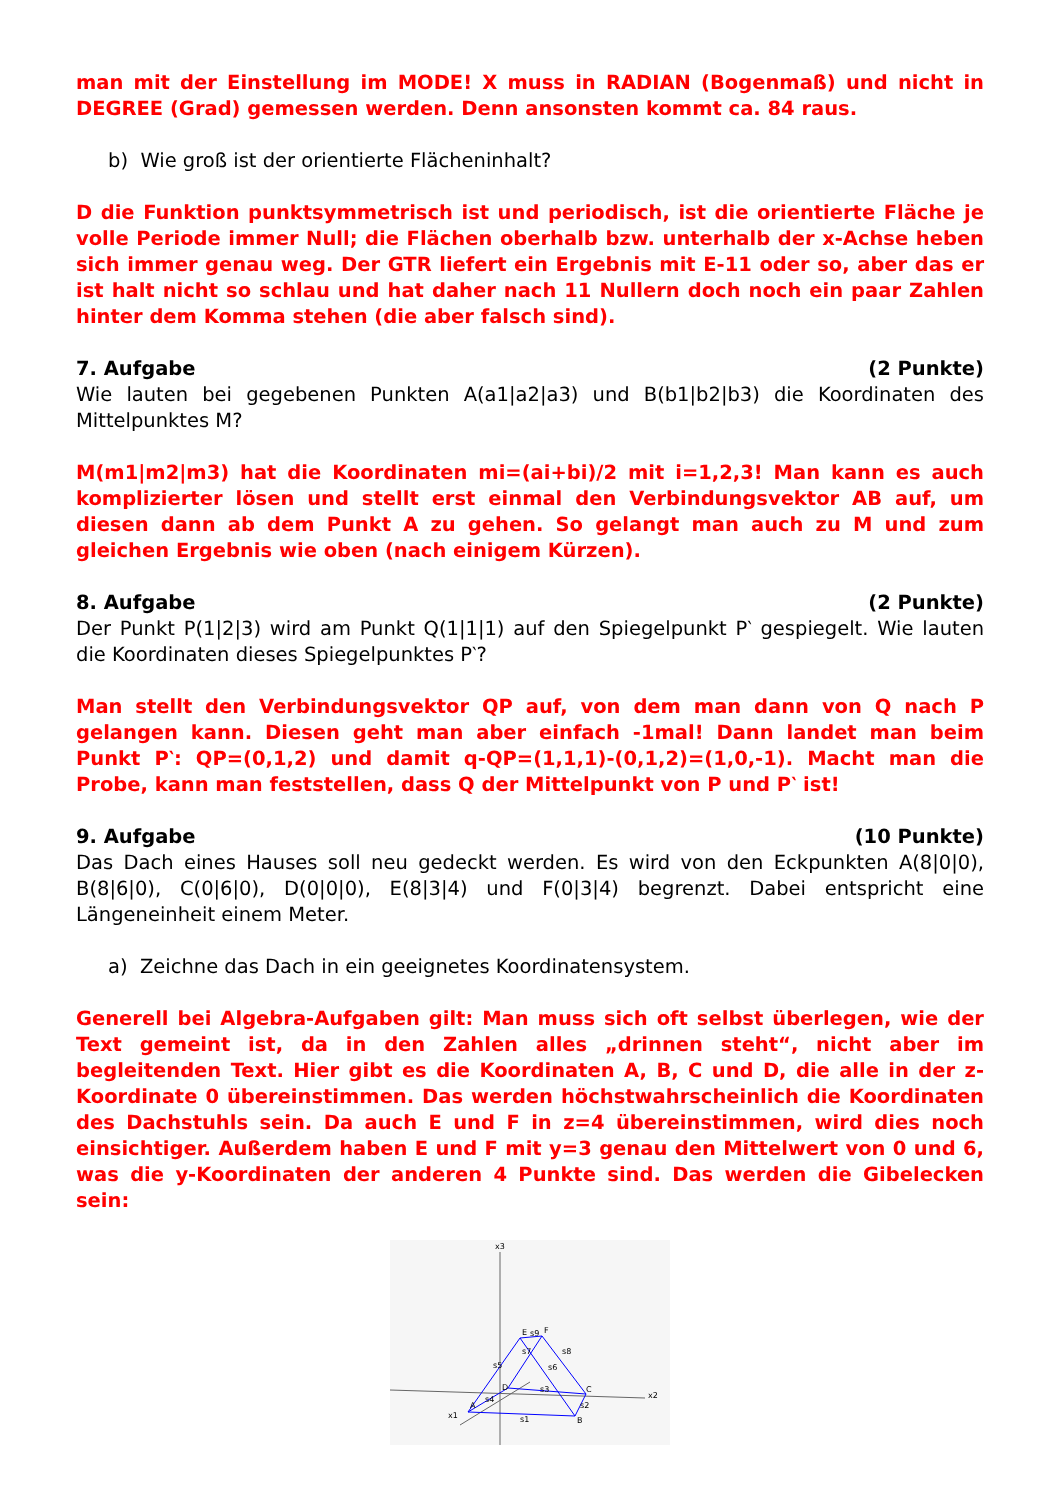man mit der Einstellung im MODE! X muss in RADIAN (Bogenmaß) und nicht in DEGREE (Grad) gemessen werden. Denn ansonsten kommt ca. 84 raus.
b) Wie groß ist der orientierte Flächeninhalt?
D die Funktion punktsymmetrisch ist und periodisch, ist die orientierte Fläche je volle Periode immer Null; die Flächen oberhalb bzw. unterhalb der x-Achse heben sich immer genau weg. Der GTR liefert ein Ergebnis mit E-11 oder so, aber das er ist halt nicht so schlau und hat daher nach 11 Nullern doch noch ein paar Zahlen hinter dem Komma stehen (die aber falsch sind).
7. Aufgabe (2 Punkte)
Wie lauten bei gegebenen Punkten A(a1|a2|a3) und B(b1|b2|b3) die Koordinaten des Mittelpunktes M?
M(m1|m2|m3) hat die Koordinaten mi=(ai+bi)/2 mit i=1,2,3! Man kann es auch komplizierter lösen und stellt erst einmal den Verbindungsvektor AB auf, um diesen dann ab dem Punkt A zu gehen. So gelangt man auch zu M und zum gleichen Ergebnis wie oben (nach einigem Kürzen).
8. Aufgabe (2 Punkte)
Der Punkt P(1|2|3) wird am Punkt Q(1|1|1) auf den Spiegelpunkt P‵ gespiegelt. Wie lauten die Koordinaten dieses Spiegelpunktes P‵?
Man stellt den Verbindungsvektor QP auf, von dem man dann von Q nach P gelangen kann. Diesen geht man aber einfach -1mal! Dann landet man beim Punkt P‵: QP=(0,1,2) und damit q-QP=(1,1,1)-(0,1,2)=(1,0,-1). Macht man die Probe, kann man feststellen, dass Q der Mittelpunkt von P und P‵ ist!
9. Aufgabe (10 Punkte)
Das Dach eines Hauses soll neu gedeckt werden. Es wird von den Eckpunkten A(8|0|0), B(8|6|0), C(0|6|0), D(0|0|0), E(8|3|4) und F(0|3|4) begrenzt. Dabei entspricht eine Längeneinheit einem Meter.
a) Zeichne das Dach in ein geeignetes Koordinatensystem.
Generell bei Algebra-Aufgaben gilt: Man muss sich oft selbst überlegen, wie der Text gemeint ist, da in den Zahlen alles „drinnen steht“, nicht aber im begleitenden Text. Hier gibt es die Koordinaten A, B, C und D, die alle in der z-Koordinate 0 übereinstimmen. Das werden höchstwahrscheinlich die Koordinaten des Dachstuhls sein. Da auch E und F in z=4 übereinstimmen, wird dies noch einsichtiger. Außerdem haben E und F mit y=3 genau den Mittelwert von 0 und 6, was die y-Koordinaten der anderen 4 Punkte sind. Das werden die Gibelecken sein:
x3
x2
x1
A
B
C
D
E
F
s1
s2
s3
s4
s5
s6
s7
s8
s9